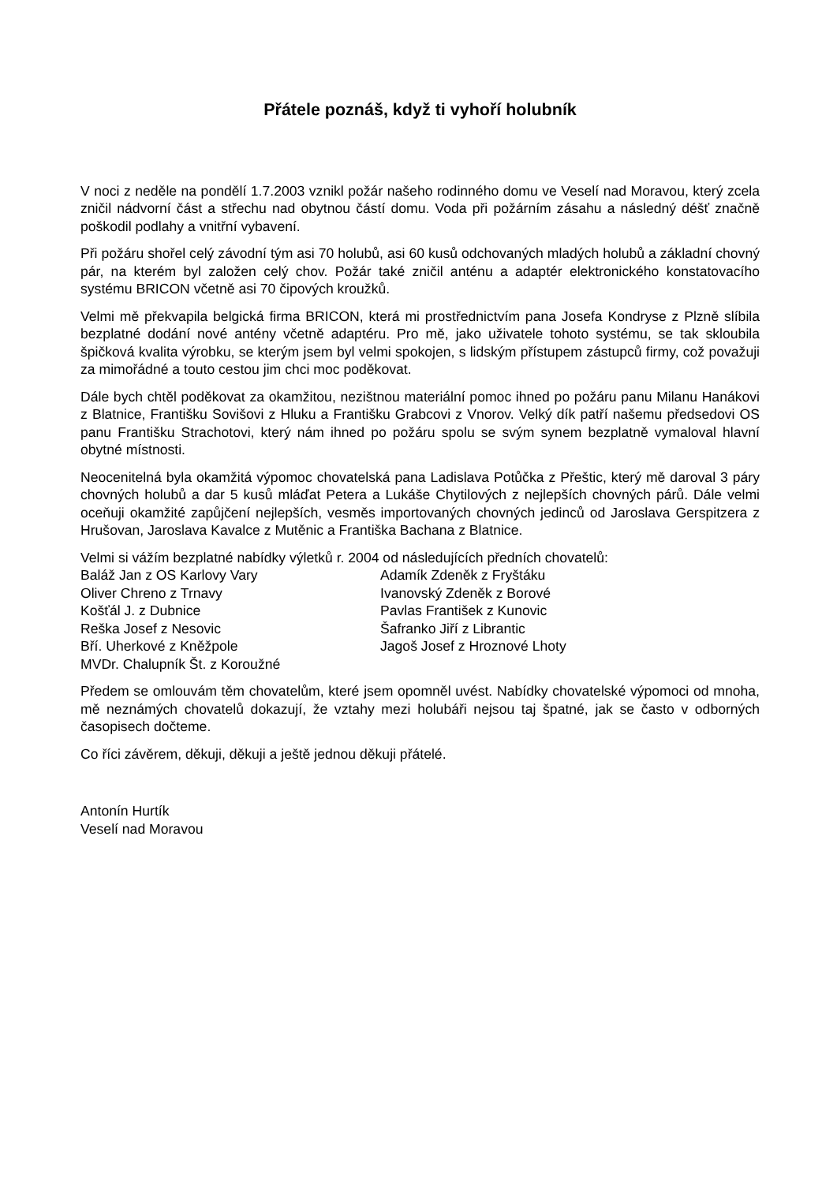Přátele poznáš, když ti vyhoří holubník
V noci z neděle na pondělí 1.7.2003 vznikl požár našeho rodinného domu ve Veselí nad Moravou, který zcela zničil nádvorní část a střechu nad obytnou částí domu. Voda při požárním zásahu a následný déšť značně poškodil podlahy a vnitřní vybavení.
Při požáru shořel celý závodní tým asi 70 holubů, asi 60 kusů odchovaných mladých holubů a základní chovný pár, na kterém byl založen celý chov. Požár také zničil anténu a adaptér elektronického konstatovacího systému BRICON včetně asi 70 čipových kroužků.
Velmi mě překvapila belgická firma BRICON, která mi prostřednictvím pana Josefa Kondryse z Plzně slíbila bezplatné dodání nové antény včetně adaptéru. Pro mě, jako uživatele tohoto systému, se tak skloubila špičková kvalita výrobku, se kterým jsem byl velmi spokojen, s lidským přístupem zástupců firmy, což považuji za mimořádné a touto cestou jim chci moc poděkovat.
Dále bych chtěl poděkovat za okamžitou, nezištnou materiální pomoc ihned po požáru panu Milanu Hanákovi z Blatnice, Františku Sovišovi z Hluku a Františku Grabcovi z Vnorov. Velký dík patří našemu předsedovi OS panu Františku Strachotovi, který nám ihned po požáru spolu se svým synem bezplatně vymaloval hlavní obytné místnosti.
Neocenitelná byla okamžitá výpomoc chovatelská pana Ladislava Potůčka z Přeštic, který mě daroval 3 páry chovných holubů a dar 5 kusů mláďat Petera a Lukáše Chytilových z nejlepších chovných párů. Dále velmi oceňuji okamžité zapůjčení nejlepších, vesměs importovaných chovných jedinců od Jaroslava Gerspitzera z Hrušovan, Jaroslava Kavalce z Mutěnic a Františka Bachana z Blatnice.
Velmi si vážím bezplatné nabídky výletků r. 2004 od následujících předních chovatelů:
Baláž Jan z OS Karlovy Vary
Adamík Zdeněk z Fryštáku
Oliver Chreno z Trnavy
Ivanovský Zdeněk z Borové
Košťál J. z Dubnice
Pavlas František z Kunovic
Reška Josef z Nesovic
Šafranko Jiří z Librantic
Bří. Uherkové z Kněžpole
Jagoš Josef z Hroznové Lhoty
MVDr. Chalupník Št. z Koroužné
Předem se omlouvám těm chovatelům, které jsem opomněl uvést. Nabídky chovatelské výpomoci od mnoha, mě neznámých chovatelů dokazují, že vztahy mezi holubáři nejsou taj špatné, jak se často v odborných časopisech dočteme.
Co říci závěrem, děkuji, děkuji a ještě jednou děkuji přátelé.
Antonín Hurtík
Veselí nad Moravou